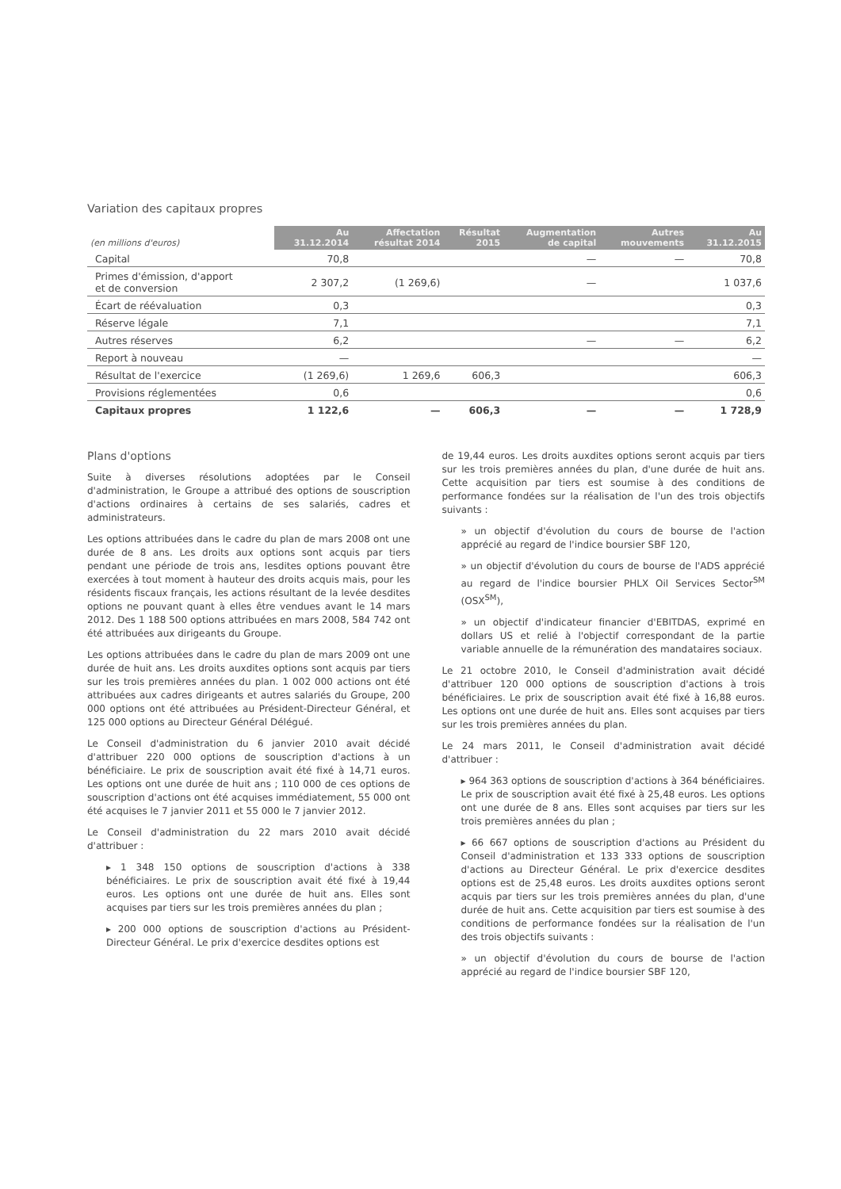Variation des capitaux propres
| (en millions d'euros) | Au 31.12.2014 | Affectation résultat 2014 | Résultat 2015 | Augmentation de capital | Autres mouvements | Au 31.12.2015 |
| --- | --- | --- | --- | --- | --- | --- |
| Capital | 70,8 | | | — | — | 70,8 |
| Primes d'émission, d'apport et de conversion | 2 307,2 | (1 269,6) | | — | | 1 037,6 |
| Écart de réévaluation | 0,3 | | | | | 0,3 |
| Réserve légale | 7,1 | | | | | 7,1 |
| Autres réserves | 6,2 | | | — | — | 6,2 |
| Report à nouveau | — | | | | | — |
| Résultat de l'exercice | (1 269,6) | 1 269,6 | 606,3 | | | 606,3 |
| Provisions réglementées | 0,6 | | | | | 0,6 |
| Capitaux propres | 1 122,6 | — | 606,3 | — | — | 1 728,9 |
Plans d'options
Suite à diverses résolutions adoptées par le Conseil d'administration, le Groupe a attribué des options de souscription d'actions ordinaires à certains de ses salariés, cadres et administrateurs.
Les options attribuées dans le cadre du plan de mars 2008 ont une durée de 8 ans. Les droits aux options sont acquis par tiers pendant une période de trois ans, lesdites options pouvant être exercées à tout moment à hauteur des droits acquis mais, pour les résidents fiscaux français, les actions résultant de la levée desdites options ne pouvant quant à elles être vendues avant le 14 mars 2012. Des 1 188 500 options attribuées en mars 2008, 584 742 ont été attribuées aux dirigeants du Groupe.
Les options attribuées dans le cadre du plan de mars 2009 ont une durée de huit ans. Les droits auxdites options sont acquis par tiers sur les trois premières années du plan. 1 002 000 actions ont été attribuées aux cadres dirigeants et autres salariés du Groupe, 200 000 options ont été attribuées au Président-Directeur Général, et 125 000 options au Directeur Général Délégué.
Le Conseil d'administration du 6 janvier 2010 avait décidé d'attribuer 220 000 options de souscription d'actions à un bénéficiaire. Le prix de souscription avait été fixé à 14,71 euros. Les options ont une durée de huit ans ; 110 000 de ces options de souscription d'actions ont été acquises immédiatement, 55 000 ont été acquises le 7 janvier 2011 et 55 000 le 7 janvier 2012.
Le Conseil d'administration du 22 mars 2010 avait décidé d'attribuer :
▸ 1 348 150 options de souscription d'actions à 338 bénéficiaires. Le prix de souscription avait été fixé à 19,44 euros. Les options ont une durée de huit ans. Elles sont acquises par tiers sur les trois premières années du plan ;
▸ 200 000 options de souscription d'actions au Président-Directeur Général. Le prix d'exercice desdites options est
de 19,44 euros. Les droits auxdites options seront acquis par tiers sur les trois premières années du plan, d'une durée de huit ans. Cette acquisition par tiers est soumise à des conditions de performance fondées sur la réalisation de l'un des trois objectifs suivants :
» un objectif d'évolution du cours de bourse de l'action apprécié au regard de l'indice boursier SBF 120,
» un objectif d'évolution du cours de bourse de l'ADS apprécié au regard de l'indice boursier PHLX Oil Services Sector<sup>SM</sup> (OSX<sup>SM</sup>),
» un objectif d'indicateur financier d'EBITDAS, exprimé en dollars US et relié à l'objectif correspondant de la partie variable annuelle de la rémunération des mandataires sociaux.
Le 21 octobre 2010, le Conseil d'administration avait décidé d'attribuer 120 000 options de souscription d'actions à trois bénéficiaires. Le prix de souscription avait été fixé à 16,88 euros. Les options ont une durée de huit ans. Elles sont acquises par tiers sur les trois premières années du plan.
Le 24 mars 2011, le Conseil d'administration avait décidé d'attribuer :
▸ 964 363 options de souscription d'actions à 364 bénéficiaires. Le prix de souscription avait été fixé à 25,48 euros. Les options ont une durée de 8 ans. Elles sont acquises par tiers sur les trois premières années du plan ;
▸ 66 667 options de souscription d'actions au Président du Conseil d'administration et 133 333 options de souscription d'actions au Directeur Général. Le prix d'exercice desdites options est de 25,48 euros. Les droits auxdites options seront acquis par tiers sur les trois premières années du plan, d'une durée de huit ans. Cette acquisition par tiers est soumise à des conditions de performance fondées sur la réalisation de l'un des trois objectifs suivants :
» un objectif d'évolution du cours de bourse de l'action apprécié au regard de l'indice boursier SBF 120,